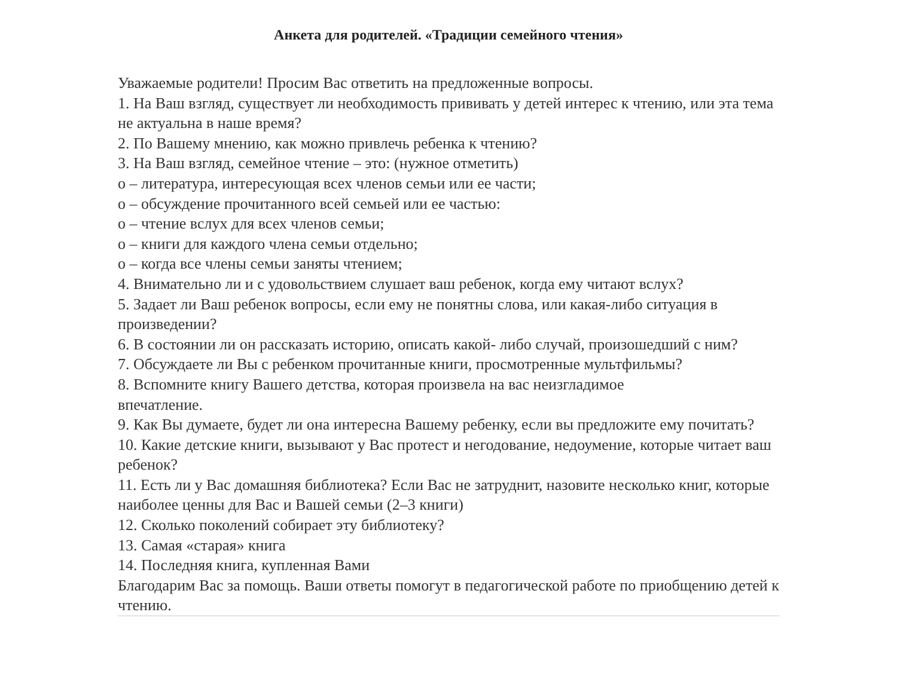Анкета для родителей. «Традиции семейного чтения»
Уважаемые родители! Просим Вас ответить на предложенные вопросы.
1. На Ваш взгляд, существует ли необходимость прививать у детей интерес к чтению, или эта тема не актуальна в наше время?
2. По Вашему мнению, как можно привлечь ребенка к чтению?
3. На Ваш взгляд, семейное чтение – это: (нужное отметить)
o – литература, интересующая всех членов семьи или ее части;
o – обсуждение прочитанного всей семьей или ее частью:
o – чтение вслух для всех членов семьи;
o – книги для каждого члена семьи отдельно;
o – когда все члены семьи заняты чтением;
4. Внимательно ли и с удовольствием слушает ваш ребенок, когда ему читают вслух?
5. Задает ли Ваш ребенок вопросы, если ему не понятны слова, или какая-либо ситуация в произведении?
6. В состоянии ли он рассказать историю, описать какой- либо случай, произошедший с ним?
7. Обсуждаете ли Вы с ребенком прочитанные книги, просмотренные мультфильмы?
8. Вспомните книгу Вашего детства, которая произвела на вас неизгладимое
впечатление.
9. Как Вы думаете, будет ли она интересна Вашему ребенку, если вы предложите ему почитать?
10. Какие детские книги, вызывают у Вас протест и негодование, недоумение, которые читает ваш ребенок?
11. Есть ли у Вас домашняя библиотека? Если Вас не затруднит, назовите несколько книг, которые наиболее ценны для Вас и Вашей семьи (2–3 книги)
12. Сколько поколений собирает эту библиотеку?
13. Самая «старая» книга
14. Последняя книга, купленная Вами
Благодарим Вас за помощь. Ваши ответы помогут в педагогической работе по приобщению детей к чтению.